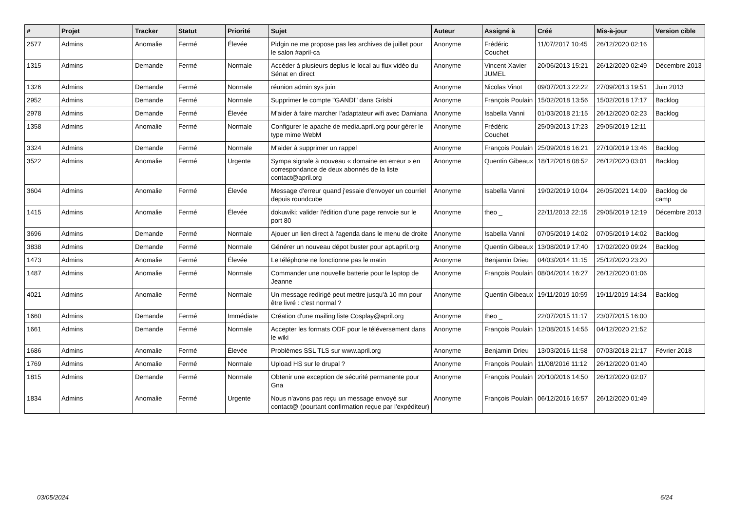| # | Projet | Tracker | Statut | Priorité | Sujet | Auteur | Assigné à | Créé | Mis-à-jour | Version cible |
| --- | --- | --- | --- | --- | --- | --- | --- | --- | --- | --- |
| 2577 | Admins | Anomalie | Fermé | Élevée | Pidgin ne me propose pas les archives de juillet pour le salon #april-ca | Anonyme | Frédéric Couchet | 11/07/2017 10:45 | 26/12/2020 02:16 | |
| 1315 | Admins | Demande | Fermé | Normale | Accéder à plusieurs deplus le local au flux vidéo du Sénat en direct | Anonyme | Vincent-Xavier JUMEL | 20/06/2013 15:21 | 26/12/2020 02:49 | Décembre 2013 |
| 1326 | Admins | Demande | Fermé | Normale | réunion admin sys juin | Anonyme | Nicolas Vinot | 09/07/2013 22:22 | 27/09/2013 19:51 | Juin 2013 |
| 2952 | Admins | Demande | Fermé | Normale | Supprimer le compte "GANDI" dans Grisbi | Anonyme | François Poulain | 15/02/2018 13:56 | 15/02/2018 17:17 | Backlog |
| 2978 | Admins | Demande | Fermé | Élevée | M'aider à faire marcher l'adaptateur wifi avec Damiana | Anonyme | Isabella Vanni | 01/03/2018 21:15 | 26/12/2020 02:23 | Backlog |
| 1358 | Admins | Anomalie | Fermé | Normale | Configurer le apache de media.april.org pour gérer le type mime WebM | Anonyme | Frédéric Couchet | 25/09/2013 17:23 | 29/05/2019 12:11 | |
| 3324 | Admins | Demande | Fermé | Normale | M'aider à supprimer un rappel | Anonyme | François Poulain | 25/09/2018 16:21 | 27/10/2019 13:46 | Backlog |
| 3522 | Admins | Anomalie | Fermé | Urgente | Sympa signale à nouveau « domaine en erreur » en correspondance de deux abonnés de la liste contact@april.org | Anonyme | Quentin Gibeaux | 18/12/2018 08:52 | 26/12/2020 03:01 | Backlog |
| 3604 | Admins | Anomalie | Fermé | Élevée | Message d'erreur quand j'essaie d'envoyer un courriel depuis roundcube | Anonyme | Isabella Vanni | 19/02/2019 10:04 | 26/05/2021 14:09 | Backlog de camp |
| 1415 | Admins | Anomalie | Fermé | Élevée | dokuwiki: valider l'édition d'une page renvoie sur le port 80 | Anonyme | theo _ | 22/11/2013 22:15 | 29/05/2019 12:19 | Décembre 2013 |
| 3696 | Admins | Demande | Fermé | Normale | Ajouer un lien direct à l'agenda dans le menu de droite | Anonyme | Isabella Vanni | 07/05/2019 14:02 | 07/05/2019 14:02 | Backlog |
| 3838 | Admins | Demande | Fermé | Normale | Générer un nouveau dépot buster pour apt.april.org | Anonyme | Quentin Gibeaux | 13/08/2019 17:40 | 17/02/2020 09:24 | Backlog |
| 1473 | Admins | Anomalie | Fermé | Élevée | Le téléphone ne fonctionne pas le matin | Anonyme | Benjamin Drieu | 04/03/2014 11:15 | 25/12/2020 23:20 | |
| 1487 | Admins | Anomalie | Fermé | Normale | Commander une nouvelle batterie pour le laptop de Jeanne | Anonyme | François Poulain | 08/04/2014 16:27 | 26/12/2020 01:06 | |
| 4021 | Admins | Anomalie | Fermé | Normale | Un message redirigé peut mettre jusqu'à 10 mn pour être livré : c'est normal ? | Anonyme | Quentin Gibeaux | 19/11/2019 10:59 | 19/11/2019 14:34 | Backlog |
| 1660 | Admins | Demande | Fermé | Immédiate | Création d'une mailing liste Cosplay@april.org | Anonyme | theo _ | 22/07/2015 11:17 | 23/07/2015 16:00 | |
| 1661 | Admins | Demande | Fermé | Normale | Accepter les formats ODF pour le téléversement dans le wiki | Anonyme | François Poulain | 12/08/2015 14:55 | 04/12/2020 21:52 | |
| 1686 | Admins | Anomalie | Fermé | Élevée | Problèmes SSL TLS sur www.april.org | Anonyme | Benjamin Drieu | 13/03/2016 11:58 | 07/03/2018 21:17 | Février 2018 |
| 1769 | Admins | Anomalie | Fermé | Normale | Upload HS sur le drupal ? | Anonyme | François Poulain | 11/08/2016 11:12 | 26/12/2020 01:40 | |
| 1815 | Admins | Demande | Fermé | Normale | Obtenir une exception de sécurité permanente pour Gna | Anonyme | François Poulain | 20/10/2016 14:50 | 26/12/2020 02:07 | |
| 1834 | Admins | Anomalie | Fermé | Urgente | Nous n'avons pas reçu un message envoyé sur contact@ (pourtant confirmation reçue par l'expéditeur) | Anonyme | François Poulain | 06/12/2016 16:57 | 26/12/2020 01:49 | |
03/05/2024 6/24